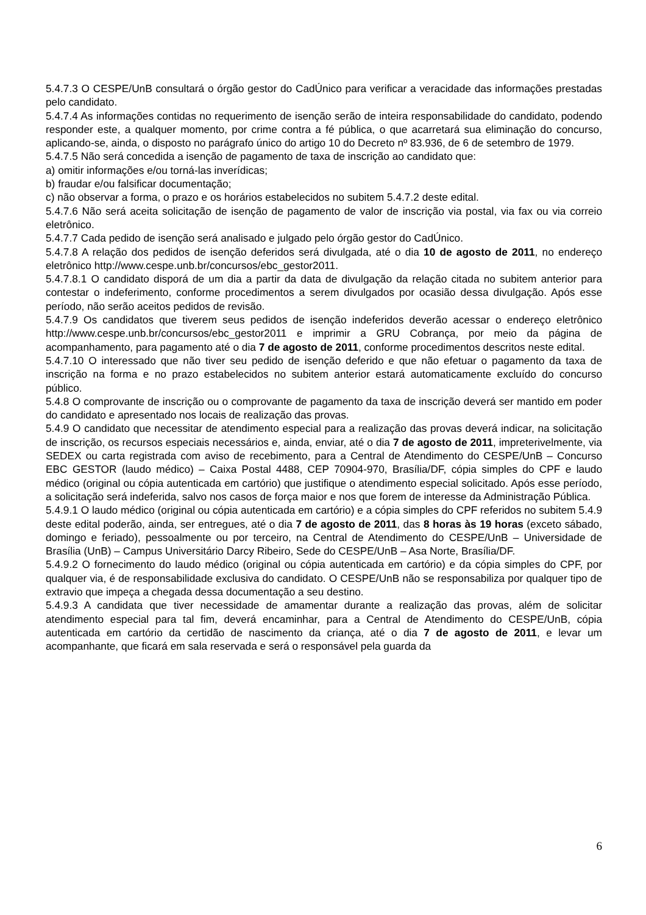5.4.7.3 O CESPE/UnB consultará o órgão gestor do CadÚnico para verificar a veracidade das informações prestadas pelo candidato.
5.4.7.4 As informações contidas no requerimento de isenção serão de inteira responsabilidade do candidato, podendo responder este, a qualquer momento, por crime contra a fé pública, o que acarretará sua eliminação do concurso, aplicando-se, ainda, o disposto no parágrafo único do artigo 10 do Decreto nº 83.936, de 6 de setembro de 1979.
5.4.7.5 Não será concedida a isenção de pagamento de taxa de inscrição ao candidato que:
a) omitir informações e/ou torná-las inverídicas;
b) fraudar e/ou falsificar documentação;
c) não observar a forma, o prazo e os horários estabelecidos no subitem 5.4.7.2 deste edital.
5.4.7.6 Não será aceita solicitação de isenção de pagamento de valor de inscrição via postal, via fax ou via correio eletrônico.
5.4.7.7 Cada pedido de isenção será analisado e julgado pelo órgão gestor do CadÚnico.
5.4.7.8 A relação dos pedidos de isenção deferidos será divulgada, até o dia 10 de agosto de 2011, no endereço eletrônico http://www.cespe.unb.br/concursos/ebc_gestor2011.
5.4.7.8.1 O candidato disporá de um dia a partir da data de divulgação da relação citada no subitem anterior para contestar o indeferimento, conforme procedimentos a serem divulgados por ocasião dessa divulgação. Após esse período, não serão aceitos pedidos de revisão.
5.4.7.9 Os candidatos que tiverem seus pedidos de isenção indeferidos deverão acessar o endereço eletrônico http://www.cespe.unb.br/concursos/ebc_gestor2011 e imprimir a GRU Cobrança, por meio da página de acompanhamento, para pagamento até o dia 7 de agosto de 2011, conforme procedimentos descritos neste edital.
5.4.7.10 O interessado que não tiver seu pedido de isenção deferido e que não efetuar o pagamento da taxa de inscrição na forma e no prazo estabelecidos no subitem anterior estará automaticamente excluído do concurso público.
5.4.8 O comprovante de inscrição ou o comprovante de pagamento da taxa de inscrição deverá ser mantido em poder do candidato e apresentado nos locais de realização das provas.
5.4.9 O candidato que necessitar de atendimento especial para a realização das provas deverá indicar, na solicitação de inscrição, os recursos especiais necessários e, ainda, enviar, até o dia 7 de agosto de 2011, impreterivelmente, via SEDEX ou carta registrada com aviso de recebimento, para a Central de Atendimento do CESPE/UnB – Concurso EBC GESTOR (laudo médico) – Caixa Postal 4488, CEP 70904-970, Brasília/DF, cópia simples do CPF e laudo médico (original ou cópia autenticada em cartório) que justifique o atendimento especial solicitado. Após esse período, a solicitação será indeferida, salvo nos casos de força maior e nos que forem de interesse da Administração Pública.
5.4.9.1 O laudo médico (original ou cópia autenticada em cartório) e a cópia simples do CPF referidos no subitem 5.4.9 deste edital poderão, ainda, ser entregues, até o dia 7 de agosto de 2011, das 8 horas às 19 horas (exceto sábado, domingo e feriado), pessoalmente ou por terceiro, na Central de Atendimento do CESPE/UnB – Universidade de Brasília (UnB) – Campus Universitário Darcy Ribeiro, Sede do CESPE/UnB – Asa Norte, Brasília/DF.
5.4.9.2 O fornecimento do laudo médico (original ou cópia autenticada em cartório) e da cópia simples do CPF, por qualquer via, é de responsabilidade exclusiva do candidato. O CESPE/UnB não se responsabiliza por qualquer tipo de extravio que impeça a chegada dessa documentação a seu destino.
5.4.9.3 A candidata que tiver necessidade de amamentar durante a realização das provas, além de solicitar atendimento especial para tal fim, deverá encaminhar, para a Central de Atendimento do CESPE/UnB, cópia autenticada em cartório da certidão de nascimento da criança, até o dia 7 de agosto de 2011, e levar um acompanhante, que ficará em sala reservada e será o responsável pela guarda da
6